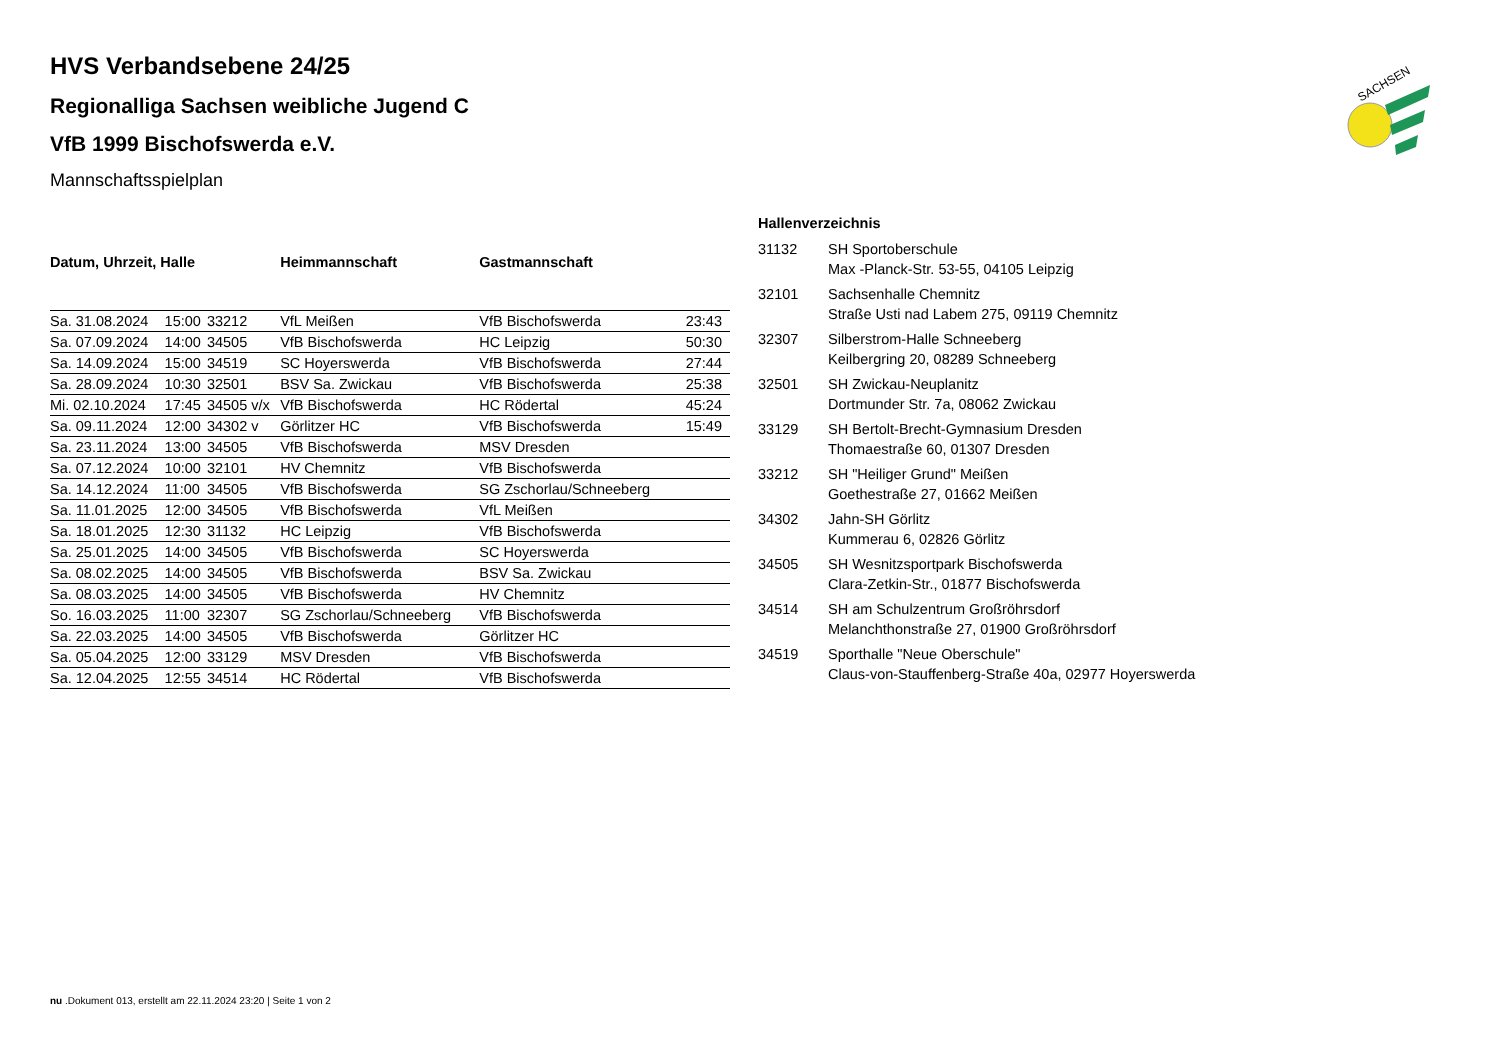SACHSEN
HVS Verbandsebene 24/25
Regionalliga Sachsen weibliche Jugend C
VfB 1999 Bischofswerda e.V.
Mannschaftsspielplan
| Datum, Uhrzeit, Halle | | | Heimmannschaft | Gastmannschaft | |
| --- | --- | --- | --- | --- | --- |
| Sa. 31.08.2024 | 15:00 | 33212 | VfL Meißen | VfB Bischofswerda | 23:43 |
| Sa. 07.09.2024 | 14:00 | 34505 | VfB Bischofswerda | HC Leipzig | 50:30 |
| Sa. 14.09.2024 | 15:00 | 34519 | SC Hoyerswerda | VfB Bischofswerda | 27:44 |
| Sa. 28.09.2024 | 10:30 | 32501 | BSV Sa. Zwickau | VfB Bischofswerda | 25:38 |
| Mi. 02.10.2024 | 17:45 | 34505 v/x | VfB Bischofswerda | HC Rödertal | 45:24 |
| Sa. 09.11.2024 | 12:00 | 34302 v | Görlitzer HC | VfB Bischofswerda | 15:49 |
| Sa. 23.11.2024 | 13:00 | 34505 | VfB Bischofswerda | MSV Dresden | |
| Sa. 07.12.2024 | 10:00 | 32101 | HV Chemnitz | VfB Bischofswerda | |
| Sa. 14.12.2024 | 11:00 | 34505 | VfB Bischofswerda | SG Zschorlau/Schneeberg | |
| Sa. 11.01.2025 | 12:00 | 34505 | VfB Bischofswerda | VfL Meißen | |
| Sa. 18.01.2025 | 12:30 | 31132 | HC Leipzig | VfB Bischofswerda | |
| Sa. 25.01.2025 | 14:00 | 34505 | VfB Bischofswerda | SC Hoyerswerda | |
| Sa. 08.02.2025 | 14:00 | 34505 | VfB Bischofswerda | BSV Sa. Zwickau | |
| Sa. 08.03.2025 | 14:00 | 34505 | VfB Bischofswerda | HV Chemnitz | |
| So. 16.03.2025 | 11:00 | 32307 | SG Zschorlau/Schneeberg | VfB Bischofswerda | |
| Sa. 22.03.2025 | 14:00 | 34505 | VfB Bischofswerda | Görlitzer HC | |
| Sa. 05.04.2025 | 12:00 | 33129 | MSV Dresden | VfB Bischofswerda | |
| Sa. 12.04.2025 | 12:55 | 34514 | HC Rödertal | VfB Bischofswerda | |
Hallenverzeichnis
| 31132 | SH Sportoberschule Max -Planck-Str. 53-55, 04105 Leipzig |
| 32101 | Sachsenhalle Chemnitz Straße Usti nad Labem 275, 09119 Chemnitz |
| 32307 | Silberstrom-Halle Schneeberg Keilbergring 20, 08289 Schneeberg |
| 32501 | SH Zwickau-Neuplanitz Dortmunder Str. 7a, 08062 Zwickau |
| 33129 | SH Bertolt-Brecht-Gymnasium Dresden Thomaestraße 60, 01307 Dresden |
| 33212 | SH "Heiliger Grund" Meißen Goethestraße 27, 01662 Meißen |
| 34302 | Jahn-SH Görlitz Kummerau 6, 02826 Görlitz |
| 34505 | SH Wesnitzsportpark Bischofswerda Clara-Zetkin-Str., 01877 Bischofswerda |
| 34514 | SH am Schulzentrum Großröhrsdorf Melanchthonstraße 27, 01900 Großröhrsdorf |
| 34519 | Sporthalle "Neue Oberschule" Claus-von-Stauffenberg-Straße 40a, 02977 Hoyerswerda |
nu .Dokument 013, erstellt am 22.11.2024 23:20 | Seite 1 von 2